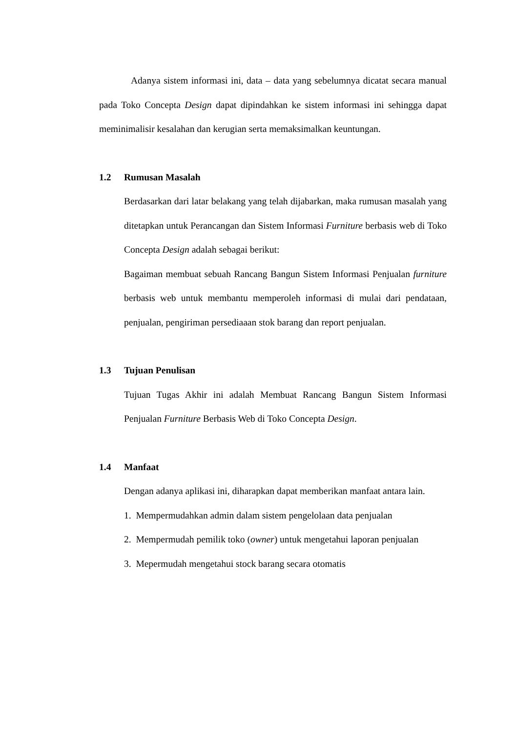Adanya sistem informasi ini, data – data yang sebelumnya dicatat secara manual pada Toko Concepta Design dapat dipindahkan ke sistem informasi ini sehingga dapat meminimalisir kesalahan dan kerugian serta memaksimalkan keuntungan.
1.2 Rumusan Masalah
Berdasarkan dari latar belakang yang telah dijabarkan, maka rumusan masalah yang ditetapkan untuk Perancangan dan Sistem Informasi Furniture berbasis web di Toko Concepta Design adalah sebagai berikut:
Bagaiman membuat sebuah Rancang Bangun Sistem Informasi Penjualan furniture berbasis web untuk membantu memperoleh informasi di mulai dari pendataan, penjualan, pengiriman persediaaan stok barang dan report penjualan.
1.3 Tujuan Penulisan
Tujuan Tugas Akhir ini adalah Membuat Rancang Bangun Sistem Informasi Penjualan Furniture Berbasis Web di Toko Concepta Design.
1.4 Manfaat
Dengan adanya aplikasi ini, diharapkan dapat memberikan manfaat antara lain.
1. Mempermudahkan admin dalam sistem pengelolaan data penjualan
2. Mempermudah pemilik toko (owner) untuk mengetahui laporan penjualan
3. Mepermudah mengetahui stock barang secara otomatis